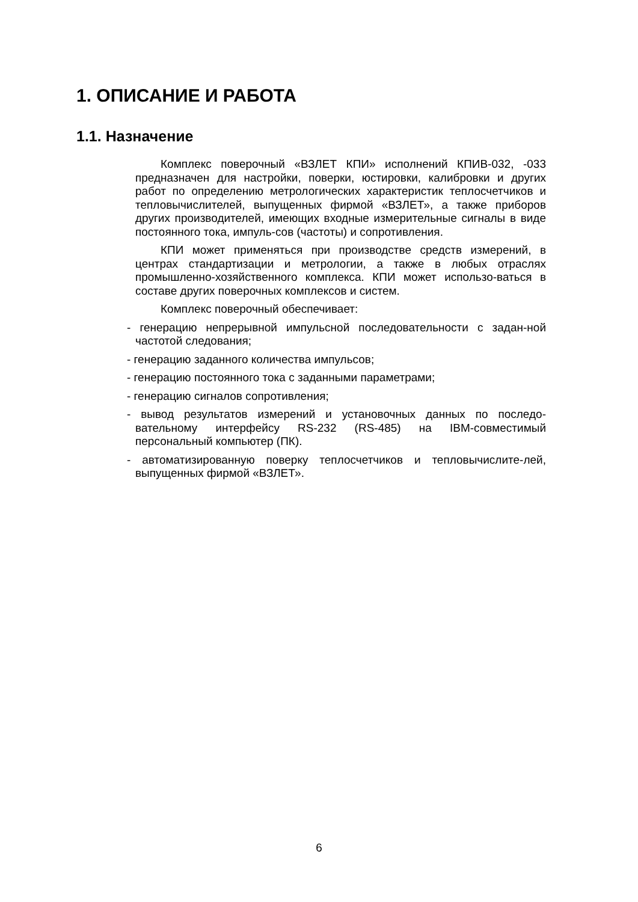1. ОПИСАНИЕ И РАБОТА
1.1. Назначение
Комплекс поверочный «ВЗЛЕТ КПИ» исполнений КПИВ-032, -033 предназначен для настройки, поверки, юстировки, калибровки и других работ по определению метрологических характеристик теплосчетчиков и тепловычислителей, выпущенных фирмой «ВЗЛЕТ», а также приборов других производителей, имеющих входные измерительные сигналы в виде постоянного тока, импуль-сов (частоты) и сопротивления.
КПИ может применяться при производстве средств измерений, в центрах стандартизации и метрологии, а также в любых отраслях промышленно-хозяйственного комплекса. КПИ может использо-ваться в составе других поверочных комплексов и систем.
Комплекс поверочный обеспечивает:
- генерацию непрерывной импульсной последовательности с задан-ной частотой следования;
- генерацию заданного количества импульсов;
- генерацию постоянного тока с заданными параметрами;
- генерацию сигналов сопротивления;
- вывод результатов измерений и установочных данных по последо-вательному интерфейсу RS-232 (RS-485) на IBM-совместимый персональный компьютер (ПК).
- автоматизированную поверку теплосчетчиков и тепловычислите-лей, выпущенных фирмой «ВЗЛЕТ».
6